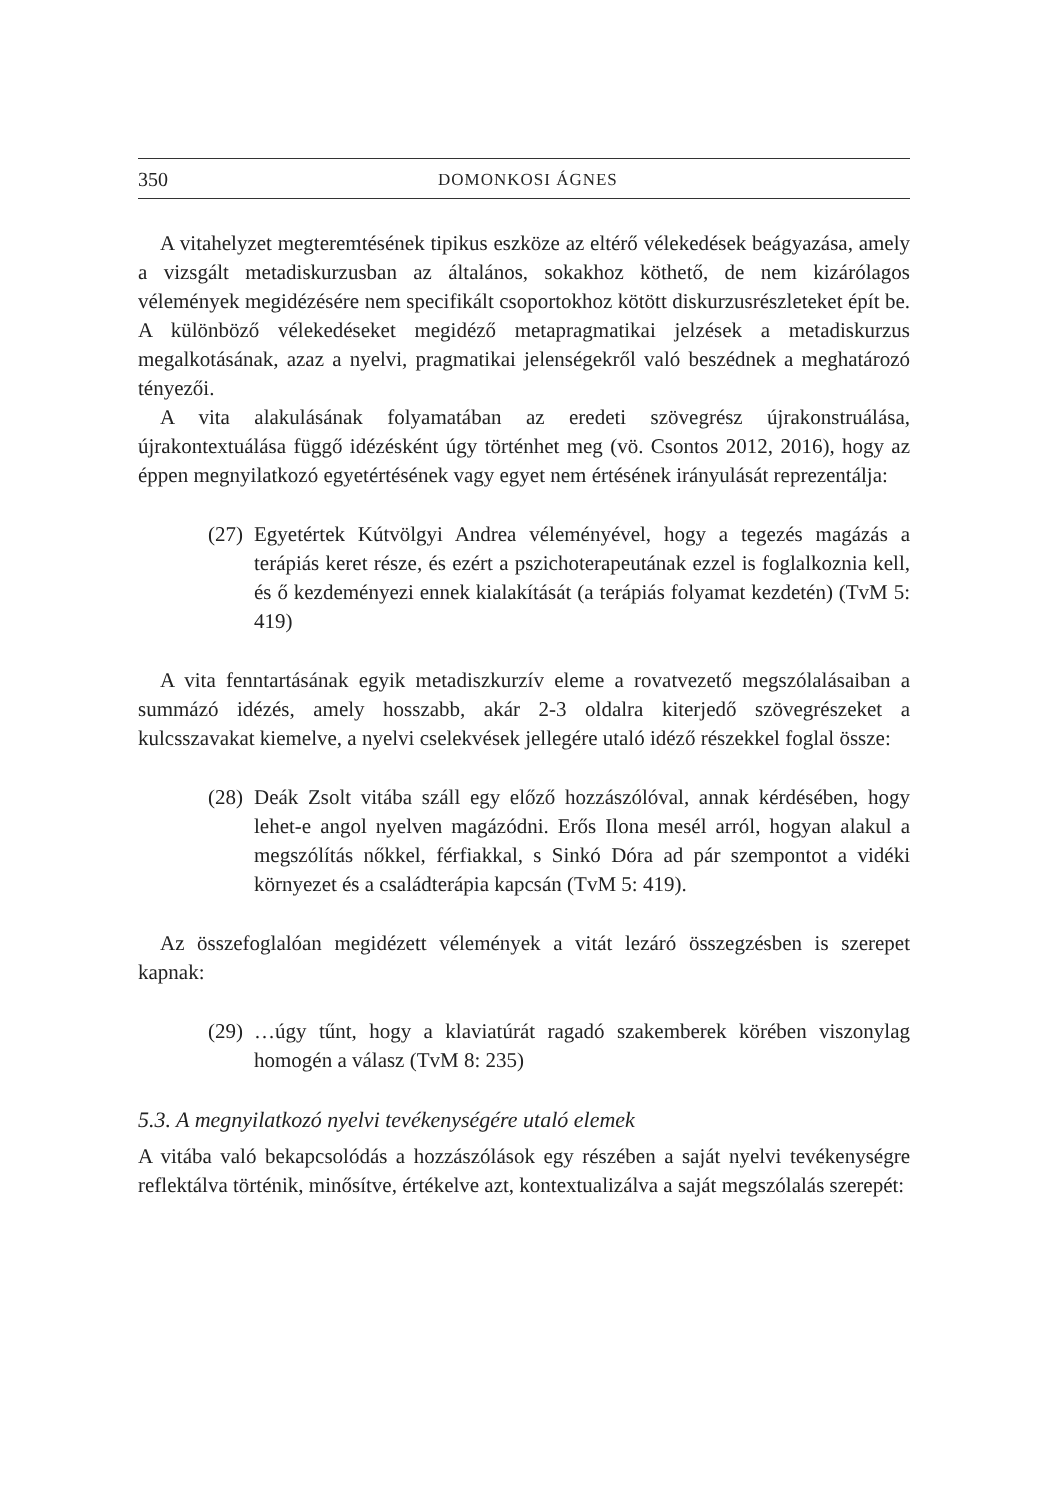350 DOMONKOSI ÁGNES
A vitahelyzet megteremtésének tipikus eszköze az eltérő vélekedések beágyazása, amely a vizsgált metadiskurzusban az általános, sokakhoz köthető, de nem kizárólagos vélemények megidézésére nem specifikált csoportokhoz kötött diskurzusrészleteket épít be. A különböző vélekedéseket megidéző metapragmatikai jelzések a metadiskurzus megalkotásának, azaz a nyelvi, pragmatikai jelenségekről való beszédnek a meghatározó tényezői.
A vita alakulásának folyamatában az eredeti szövegrész újrakonstruálása, újrakontextuálása függő idézésként úgy történhet meg (vö. Csontos 2012, 2016), hogy az éppen megnyilatkozó egyetértésének vagy egyet nem értésének irányulását reprezentálja:
(27) Egyetértek Kútvölgyi Andrea véleményével, hogy a tegezés magázás a terápiás keret része, és ezért a pszichoterapeutának ezzel is foglalkoznia kell, és ő kezdeményezi ennek kialakítását (a terápiás folyamat kezdetén) (TvM 5: 419)
A vita fenntartásának egyik metadiszkurzív eleme a rovatvezető megszólalásaiban a summázó idézés, amely hosszabb, akár 2-3 oldalra kiterjedő szövegrészeket a kulcsszavakat kiemelve, a nyelvi cselekvések jellegére utaló idéző részekkel foglal össze:
(28) Deák Zsolt vitába száll egy előző hozzászólóval, annak kérdésében, hogy lehet-e angol nyelven magázódni. Erős Ilona mesél arról, hogyan alakul a megszólítás nőkkel, férfiakkal, s Sinkó Dóra ad pár szempontot a vidéki környezet és a családterápia kapcsán (TvM 5: 419).
Az összefoglalóan megidézett vélemények a vitát lezáró összegzésben is szerepet kapnak:
(29) …úgy tűnt, hogy a klaviatúrát ragadó szakemberek körében viszonylag homogén a válasz (TvM 8: 235)
5.3. A megnyilatkozó nyelvi tevékenységére utaló elemek
A vitába való bekapcsolódás a hozzászólások egy részében a saját nyelvi tevékenységre reflektálva történik, minősítve, értékelve azt, kontextualizálva a saját megszólalás szerepét: